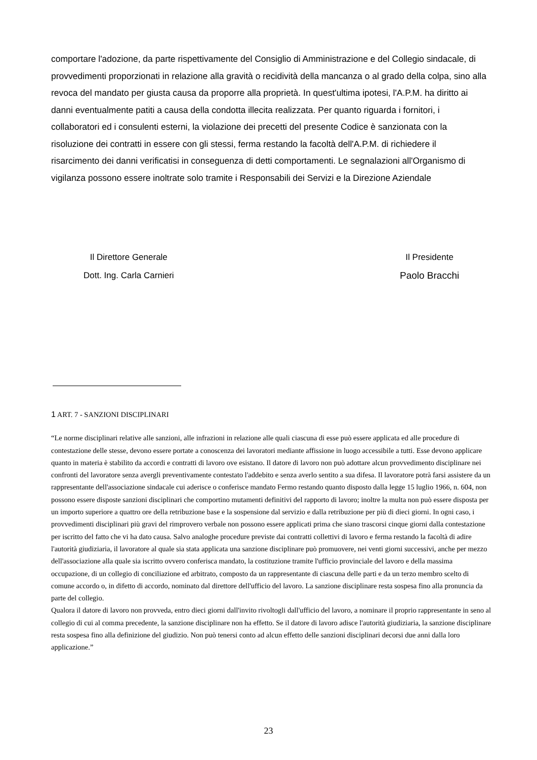comportare l'adozione, da parte rispettivamente del Consiglio di Amministrazione e del Collegio sindacale, di provvedimenti proporzionati in relazione alla gravità o recidività della mancanza o al grado della colpa, sino alla revoca del mandato per giusta causa da proporre alla proprietà. In quest'ultima ipotesi, l'A.P.M. ha diritto ai danni eventualmente patiti a causa della condotta illecita realizzata. Per quanto riguarda i fornitori, i collaboratori ed i consulenti esterni, la violazione dei precetti del presente Codice è sanzionata con la risoluzione dei contratti in essere con gli stessi, ferma restando la facoltà dell'A.P.M. di richiedere il risarcimento dei danni verificatisi in conseguenza di detti comportamenti. Le segnalazioni all'Organismo di vigilanza possono essere inoltrate solo tramite i Responsabili dei Servizi e la Direzione Aziendale
Il Direttore Generale
Dott. Ing. Carla Carnieri
Il Presidente
Paolo Bracchi
1 ART. 7 - SANZIONI DISCIPLINARI
“Le norme disciplinari relative alle sanzioni, alle infrazioni in relazione alle quali ciascuna di esse può essere applicata ed alle procedure di contestazione delle stesse, devono essere portate a conoscenza dei lavoratori mediante affissione in luogo accessibile a tutti. Esse devono applicare quanto in materia è stabilito da accordi e contratti di lavoro ove esistano. Il datore di lavoro non può adottare alcun provvedimento disciplinare nei confronti del lavoratore senza avergli preventivamente contestato l'addebito e senza averlo sentito a sua difesa. Il lavoratore potrà farsi assistere da un rappresentante dell'associazione sindacale cui aderisce o conferisce mandato Fermo restando quanto disposto dalla legge 15 luglio 1966, n. 604, non possono essere disposte sanzioni disciplinari che comportino mutamenti definitivi del rapporto di lavoro; inoltre la multa non può essere disposta per un importo superiore a quattro ore della retribuzione base e la sospensione dal servizio e dalla retribuzione per più di dieci giorni. In ogni caso, i provvedimenti disciplinari più gravi del rimprovero verbale non possono essere applicati prima che siano trascorsi cinque giorni dalla contestazione per iscritto del fatto che vi ha dato causa. Salvo analoghe procedure previste dai contratti collettivi di lavoro e ferma restando la facoltà di adire l'autorità giudiziaria, il lavoratore al quale sia stata applicata una sanzione disciplinare può promuovere, nei venti giorni successivi, anche per mezzo dell'associazione alla quale sia iscritto ovvero conferisca mandato, la costituzione tramite l'ufficio provinciale del lavoro e della massima occupazione, di un collegio di conciliazione ed arbitrato, composto da un rappresentante di ciascuna delle parti e da un terzo membro scelto di comune accordo o, in difetto di accordo, nominato dal direttore dell'ufficio del lavoro. La sanzione disciplinare resta sospesa fino alla pronuncia da parte del collegio.
Qualora il datore di lavoro non provveda, entro dieci giorni dall'invito rivoltogli dall'ufficio del lavoro, a nominare il proprio rappresentante in seno al collegio di cui al comma precedente, la sanzione disciplinare non ha effetto. Se il datore di lavoro adisce l'autorità giudiziaria, la sanzione disciplinare resta sospesa fino alla definizione del giudizio. Non può tenersi conto ad alcun effetto delle sanzioni disciplinari decorsi due anni dalla loro applicazione.”
23